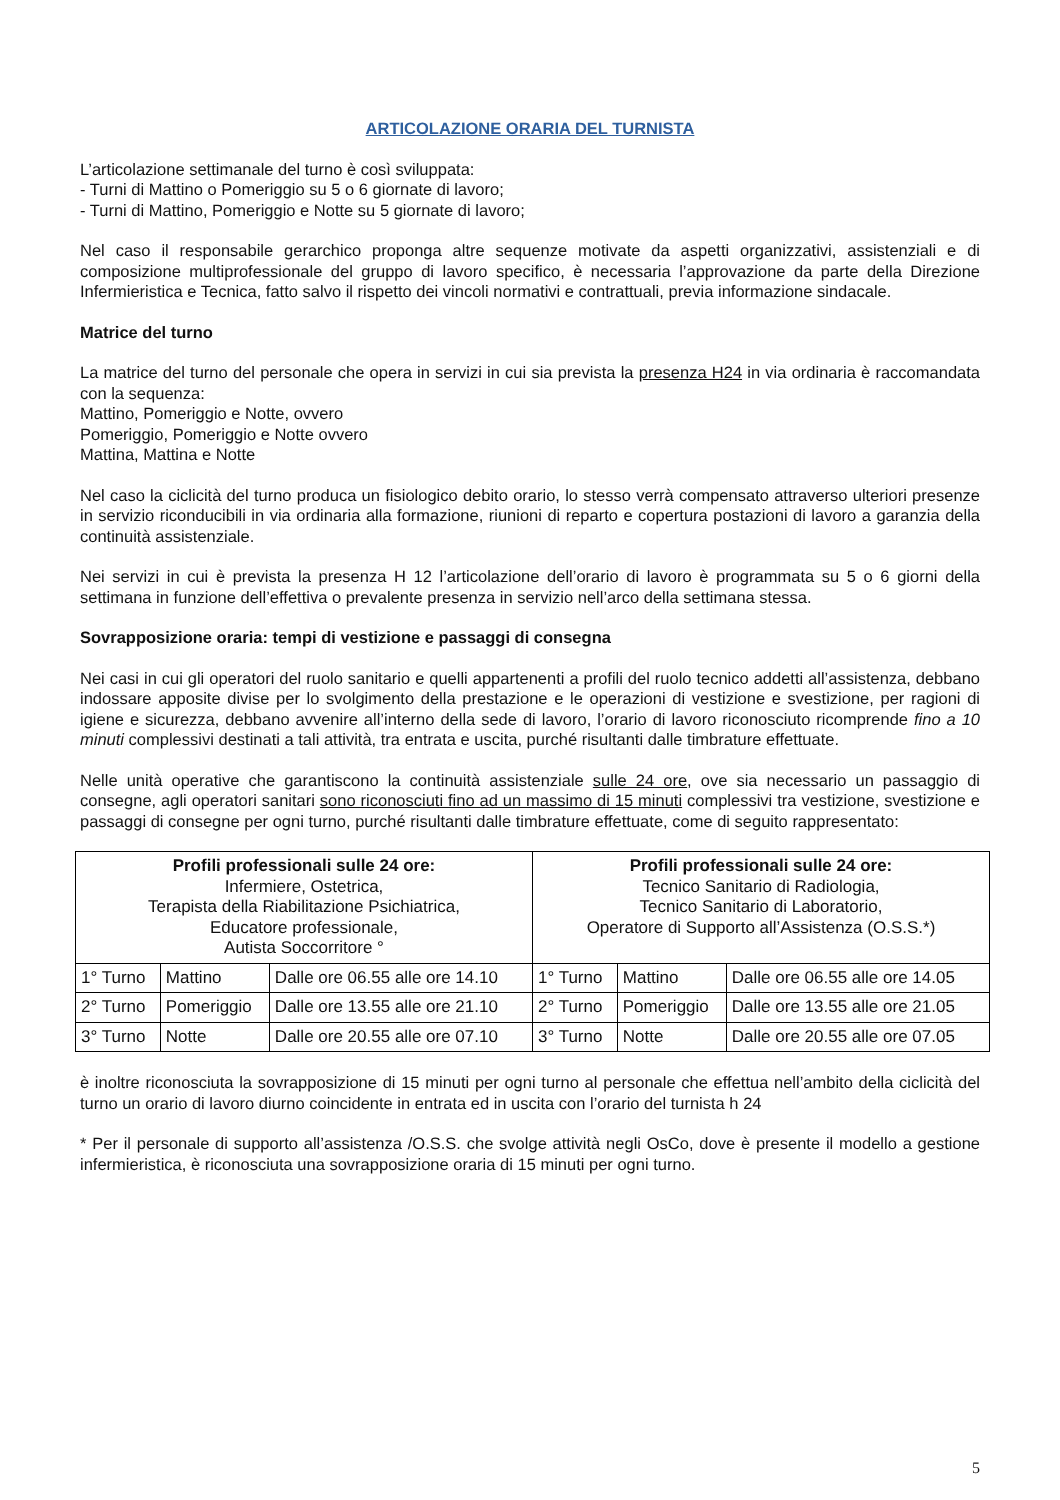ARTICOLAZIONE ORARIA DEL TURNISTA
L’articolazione settimanale del turno è così sviluppata:
- Turni di Mattino o Pomeriggio su 5 o 6 giornate di lavoro;
- Turni di Mattino, Pomeriggio e Notte su 5 giornate di lavoro;
Nel caso il responsabile gerarchico proponga altre sequenze motivate da aspetti organizzativi, assistenziali e di composizione multiprofessionale del gruppo di lavoro specifico, è necessaria l’approvazione da parte della Direzione Infermieristica e Tecnica, fatto salvo il rispetto dei vincoli normativi e contrattuali, previa informazione sindacale.
Matrice del turno
La matrice del turno del personale che opera in servizi in cui sia prevista la presenza H24 in via ordinaria è raccomandata con la sequenza:
Mattino, Pomeriggio e Notte, ovvero
Pomeriggio, Pomeriggio e Notte ovvero
Mattina, Mattina e Notte
Nel caso la ciclicità del turno produca un fisiologico debito orario, lo stesso verrà compensato attraverso ulteriori presenze in servizio riconducibili in via ordinaria alla formazione, riunioni di reparto e copertura postazioni di lavoro a garanzia della continuità assistenziale.
Nei servizi in cui è prevista la presenza H 12 l’articolazione dell’orario di lavoro è programmata su 5 o 6 giorni della settimana in funzione dell’effettiva o prevalente presenza in servizio nell’arco della settimana stessa.
Sovrapposizione oraria: tempi di vestizione e passaggi di consegna
Nei casi in cui gli operatori del ruolo sanitario e quelli appartenenti a profili del ruolo tecnico addetti all’assistenza, debbano indossare apposite divise per lo svolgimento della prestazione e le operazioni di vestizione e svestizione, per ragioni di igiene e sicurezza, debbano avvenire all’interno della sede di lavoro, l’orario di lavoro riconosciuto ricomprende fino a 10 minuti complessivi destinati a tali attività, tra entrata e uscita, purché risultanti dalle timbrature effettuate.
Nelle unità operative che garantiscono la continuità assistenziale sulle 24 ore, ove sia necessario un passaggio di consegne, agli operatori sanitari sono riconosciuti fino ad un massimo di 15 minuti complessivi tra vestizione, svestizione e passaggi di consegne per ogni turno, purché risultanti dalle timbrature effettuate, come di seguito rappresentato:
| Profili professionali sulle 24 ore: Infermiere, Ostetrica, Terapista della Riabilitazione Psichiatrica, Educatore professionale, Autista Soccorritore ° | | | Profili professionali sulle 24 ore: Tecnico Sanitario di Radiologia, Tecnico Sanitario di Laboratorio, Operatore di Supporto all’Assistenza (O.S.S.*) | | |
| 1° Turno | Mattino | Dalle ore 06.55 alle ore 14.10 | 1° Turno | Mattino | Dalle ore 06.55 alle ore 14.05 |
| 2° Turno | Pomeriggio | Dalle ore 13.55 alle ore 21.10 | 2° Turno | Pomeriggio | Dalle ore 13.55 alle ore 21.05 |
| 3° Turno | Notte | Dalle ore 20.55 alle ore 07.10 | 3° Turno | Notte | Dalle ore 20.55 alle ore 07.05 |
è inoltre riconosciuta la sovrapposizione di 15 minuti per ogni turno al personale che effettua nell’ambito della ciclicità del turno un orario di lavoro diurno coincidente in entrata ed in uscita con l’orario del turnista h 24
* Per il personale di supporto all’assistenza /O.S.S. che svolge attività negli OsCo, dove è presente il modello a gestione infermieristica, è riconosciuta una sovrapposizione oraria di 15 minuti per ogni turno.
5